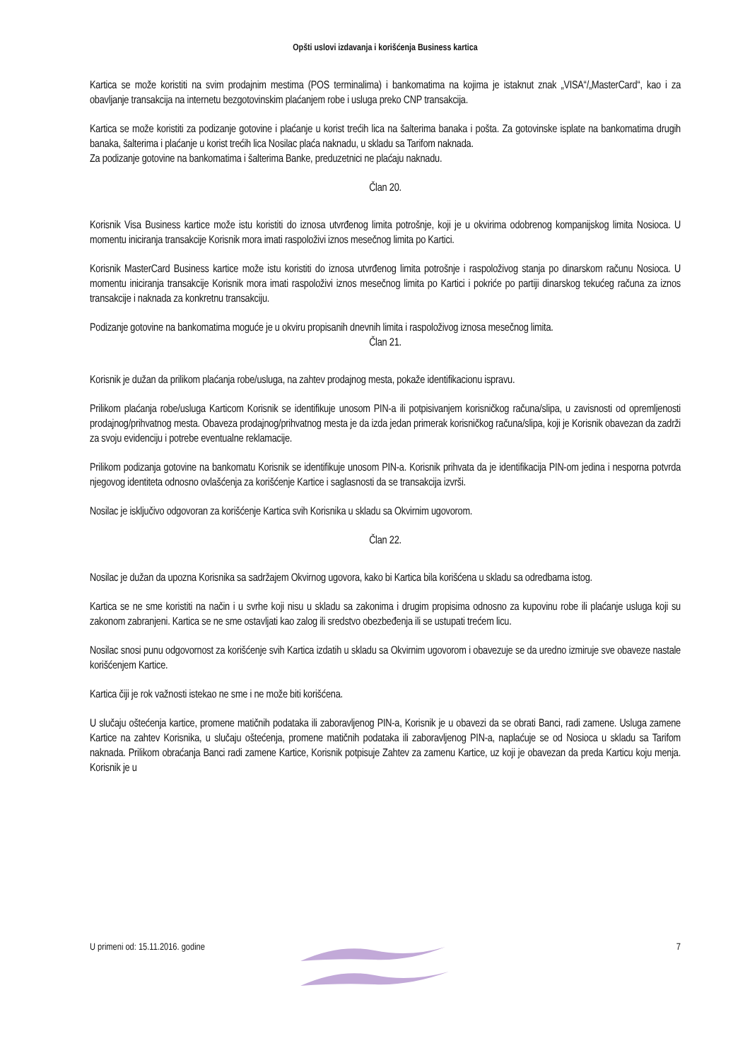Opšti uslovi izdavanja i korišćenja Business kartica
Kartica se može koristiti na svim prodajnim mestima (POS terminalima) i bankomatima na kojima je istaknut znak „VISA“/„MasterCard“, kao i za obavljanje transakcija na internetu bezgotovinskim plaćanjem robe i usluga preko CNP transakcija.
Kartica se može koristiti za podizanje gotovine i plaćanje u korist trećih lica na šalterima banaka i pošta. Za gotovinske isplate na bankomatima drugih banaka, šalterima i plaćanje u korist trećih lica Nosilac plaća naknadu, u skladu sa Tarifom naknada.
Za podizanje gotovine na bankomatima i šalterima Banke, preduzetnici ne plaćaju naknadu.
Član 20.
Korisnik Visa Business kartice može istu koristiti do iznosa utvrđenog limita potrošnje, koji je u okvirima odobrenog kompanijskog limita Nosioca. U momentu iniciranja transakcije Korisnik mora imati raspoloživi iznos mesečnog limita po Kartici.
Korisnik MasterCard Business kartice može istu koristiti do iznosa utvrđenog limita potrošnje i raspoloživog stanja po dinarskom računu Nosioca. U momentu iniciranja transakcije Korisnik mora imati raspoloživi iznos mesečnog limita po Kartici i pokriće po partiji dinarskog tekućeg računa za iznos transakcije i naknada za konkretnu transakciju.
Podizanje gotovine na bankomatima moguće je u okviru propisanih dnevnih limita i raspoloživog iznosa mesečnog limita.
Član 21.
Korisnik je dužan da prilikom plaćanja robe/usluga, na zahtev prodajnog mesta, pokaže identifikacionu ispravu.
Prilikom plaćanja robe/usluga Karticom Korisnik se identifikuje unosom PIN-a ili potpisivanjem korisničkog računa/slipa, u zavisnosti od opremljenosti prodajnog/prihvatnog mesta. Obaveza prodajnog/prihvatnog mesta je da izda jedan primerak korisničkog računa/slipa, koji je Korisnik obavezan da zadrži za svoju evidenciju i potrebe eventualne reklamacije.
Prilikom podizanja gotovine na bankomatu Korisnik se identifikuje unosom PIN-a. Korisnik prihvata da je identifikacija PIN-om jedina i nesporna potvrda njegovog identiteta odnosno ovlašćenja za korišćenje Kartice i saglasnosti da se transakcija izvrši.
Nosilac je isključivo odgovoran za korišćenje Kartica svih Korisnika u skladu sa Okvirnim ugovorom.
Član 22.
Nosilac je dužan da upozna Korisnika sa sadržajem Okvirnog ugovora, kako bi Kartica bila korišćena u skladu sa odredbama istog.
Kartica se ne sme koristiti na način i u svrhe koji nisu u skladu sa zakonima i drugim propisima odnosno za kupovinu robe ili plaćanje usluga koji su zakonom zabranjeni. Kartica se ne sme ostavljati kao zalog ili sredstvo obezbeđenja ili se ustupati trećem licu.
Nosilac snosi punu odgovornost za korišćenje svih Kartica izdatih u skladu sa Okvirnim ugovorom i obavezuje se da uredno izmiruje sve obaveze nastale korišćenjem Kartice.
Kartica čiji je rok važnosti istekao ne sme i ne može biti korišćena.
U slučaju oštećenja kartice, promene matičnih podataka ili zaboravljenog PIN-a, Korisnik je u obavezi da se obrati Banci, radi zamene. Usluga zamene Kartice na zahtev Korisnika, u slučaju oštećenja, promene matičnih podataka ili zaboravljenog PIN-a, naplaćuje se od Nosioca u skladu sa Tarifom naknada. Prilikom obraćanja Banci radi zamene Kartice, Korisnik potpisuje Zahtev za zamenu Kartice, uz koji je obavezan da preda Karticu koju menja. Korisnik je u
U primeni od: 15.11.2016. godine 7